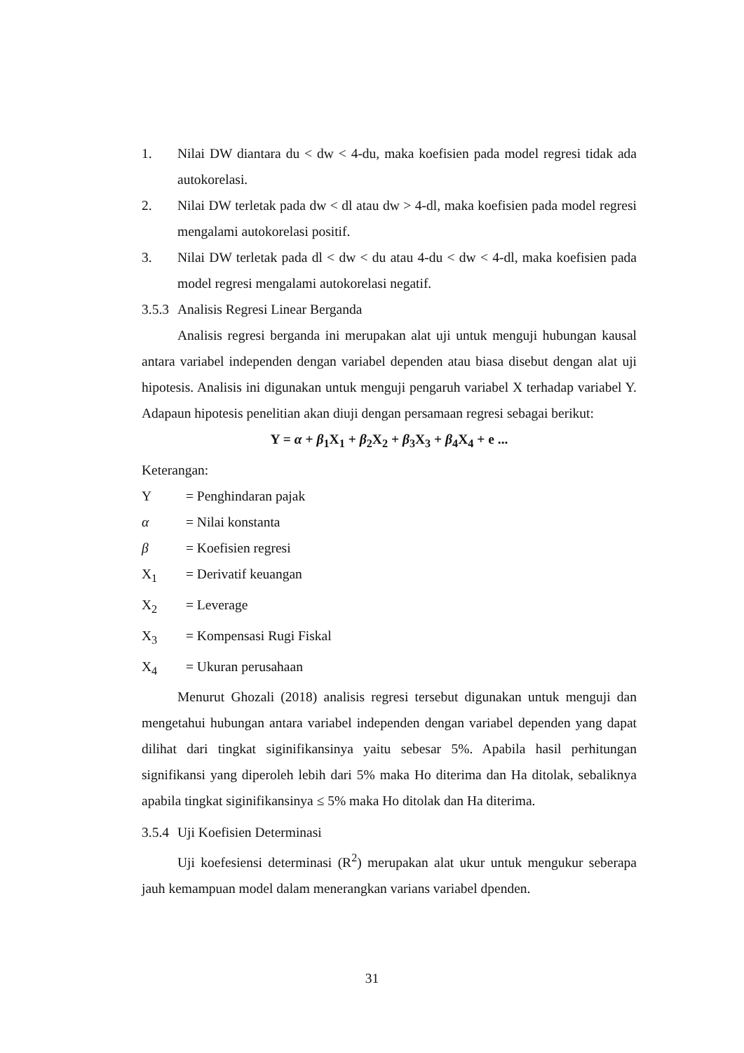1. Nilai DW diantara du < dw < 4-du, maka koefisien pada model regresi tidak ada autokorelasi.
2. Nilai DW terletak pada dw < dl atau dw > 4-dl, maka koefisien pada model regresi mengalami autokorelasi positif.
3. Nilai DW terletak pada dl < dw < du atau 4-du < dw < 4-dl, maka koefisien pada model regresi mengalami autokorelasi negatif.
3.5.3 Analisis Regresi Linear Berganda
Analisis regresi berganda ini merupakan alat uji untuk menguji hubungan kausal antara variabel independen dengan variabel dependen atau biasa disebut dengan alat uji hipotesis. Analisis ini digunakan untuk menguji pengaruh variabel X terhadap variabel Y. Adapaun hipotesis penelitian akan diuji dengan persamaan regresi sebagai berikut:
Y = α + β<sub>1</sub>X<sub>1</sub> + β<sub>2</sub>X<sub>2</sub> + β<sub>3</sub>X<sub>3</sub> + β<sub>4</sub>X<sub>4</sub> + e ...
Keterangan:
Y = Penghindaran pajak
α = Nilai konstanta
β = Koefisien regresi
X<sub>1</sub> = Derivatif keuangan
X<sub>2</sub> = Leverage
X<sub>3</sub> = Kompensasi Rugi Fiskal
X<sub>4</sub> = Ukuran perusahaan
Menurut Ghozali (2018) analisis regresi tersebut digunakan untuk menguji dan mengetahui hubungan antara variabel independen dengan variabel dependen yang dapat dilihat dari tingkat siginifikansinya yaitu sebesar 5%. Apabila hasil perhitungan signifikansi yang diperoleh lebih dari 5% maka Ho diterima dan Ha ditolak, sebaliknya apabila tingkat siginifikansinya ≤ 5% maka Ho ditolak dan Ha diterima.
3.5.4 Uji Koefisien Determinasi
Uji koefesiensi determinasi (R<sup>2</sup>) merupakan alat ukur untuk mengukur seberapa jauh kemampuan model dalam menerangkan varians variabel dpenden.
31